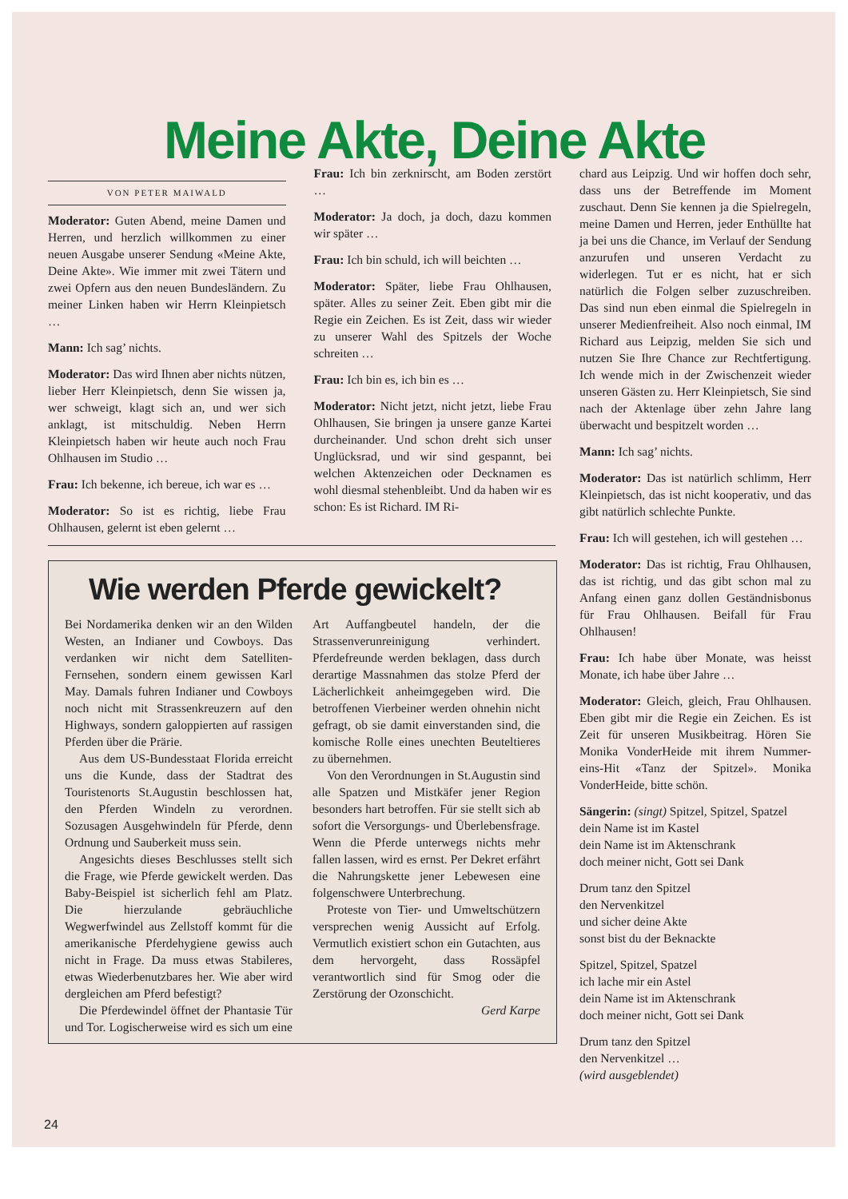Meine Akte, Deine Akte
VON PETER MAIWALD
Moderator: Guten Abend, meine Damen und Herren, und herzlich willkommen zu einer neuen Ausgabe unserer Sendung «Meine Akte, Deine Akte». Wie immer mit zwei Tätern und zwei Opfern aus den neuen Bundesländern. Zu meiner Linken haben wir Herrn Kleinpietsch …
Mann: Ich sag’ nichts.
Moderator: Das wird Ihnen aber nichts nützen, lieber Herr Kleinpietsch, denn Sie wissen ja, wer schweigt, klagt sich an, und wer sich anklagt, ist mitschuldig. Neben Herrn Kleinpietsch haben wir heute auch noch Frau Ohlhausen im Studio …
Frau: Ich bekenne, ich bereue, ich war es …
Moderator: So ist es richtig, liebe Frau Ohlhausen, gelernt ist eben gelernt …
Frau: Ich bin zerknirscht, am Boden zerstört …
Moderator: Ja doch, ja doch, dazu kommen wir später …
Frau: Ich bin schuld, ich will beichten …
Moderator: Später, liebe Frau Ohlhausen, später. Alles zu seiner Zeit. Eben gibt mir die Regie ein Zeichen. Es ist Zeit, dass wir wieder zu unserer Wahl des Spitzels der Woche schreiten …
Frau: Ich bin es, ich bin es …
Moderator: Nicht jetzt, nicht jetzt, liebe Frau Ohlhausen, Sie bringen ja unsere ganze Kartei durcheinander. Und schon dreht sich unser Unglücksrad, und wir sind gespannt, bei welchen Aktenzeichen oder Decknamen es wohl diesmal stehenbleibt. Und da haben wir es schon: Es ist Richard. IM Ri-
Wie werden Pferde gewickelt?
Bei Nordamerika denken wir an den Wilden Westen, an Indianer und Cowboys. Das verdanken wir nicht dem Satelliten-Fernsehen, sondern einem gewissen Karl May. Damals fuhren Indianer und Cowboys noch nicht mit Strassenkreuzern auf den Highways, sondern galoppierten auf rassigen Pferden über die Prärie.
Aus dem US-Bundesstaat Florida erreicht uns die Kunde, dass der Stadtrat des Touristenorts St.Augustin beschlossen hat, den Pferden Windeln zu verordnen. Sozusagen Ausgehwindeln für Pferde, denn Ordnung und Sauberkeit muss sein.
Angesichts dieses Beschlusses stellt sich die Frage, wie Pferde gewickelt werden. Das Baby-Beispiel ist sicherlich fehl am Platz. Die hierzulande gebräuchliche Wegwerfwindel aus Zellstoff kommt für die amerikanische Pferdehygiene gewiss auch nicht in Frage. Da muss etwas Stabileres, etwas Wiederbenutzbares her. Wie aber wird dergleichen am Pferd befestigt?
Die Pferdewindel öffnet der Phantasie Tür und Tor. Logischerweise wird es sich um eine Art Auffangbeutel handeln, der die Strassenverunreinigung verhindert. Pferdefreunde werden beklagen, dass durch derartige Massnahmen das stolze Pferd der Lächerlichkeit anheimgegeben wird. Die betroffenen Vierbeiner werden ohnehin nicht gefragt, ob sie damit einverstanden sind, die komische Rolle eines unechten Beuteltieres zu übernehmen.
Von den Verordnungen in St.Augustin sind alle Spatzen und Mistkäfer jener Region besonders hart betroffen. Für sie stellt sich ab sofort die Versorgungs- und Überlebensfrage. Wenn die Pferde unterwegs nichts mehr fallen lassen, wird es ernst. Per Dekret erfährt die Nahrungskette jener Lebewesen eine folgenschwere Unterbrechung.
Proteste von Tier- und Umweltschützern versprechen wenig Aussicht auf Erfolg. Vermutlich existiert schon ein Gutachten, aus dem hervorgeht, dass Rossäpfel verantwortlich sind für Smog oder die Zerstörung der Ozonschicht.
Gerd Karpe
chard aus Leipzig. Und wir hoffen doch sehr, dass uns der Betreffende im Moment zuschaut. Denn Sie kennen ja die Spielregeln, meine Damen und Herren, jeder Enthüllte hat ja bei uns die Chance, im Verlauf der Sendung anzurufen und unseren Verdacht zu widerlegen. Tut er es nicht, hat er sich natürlich die Folgen selber zuzuschreiben. Das sind nun eben einmal die Spielregeln in unserer Medienfreiheit. Also noch einmal, IM Richard aus Leipzig, melden Sie sich und nutzen Sie Ihre Chance zur Rechtfertigung. Ich wende mich in der Zwischenzeit wieder unseren Gästen zu. Herr Kleinpietsch, Sie sind nach der Aktenlage über zehn Jahre lang überwacht und bespitzelt worden …
Mann: Ich sag’ nichts.
Moderator: Das ist natürlich schlimm, Herr Kleinpietsch, das ist nicht kooperativ, und das gibt natürlich schlechte Punkte.
Frau: Ich will gestehen, ich will gestehen …
Moderator: Das ist richtig, Frau Ohlhausen, das ist richtig, und das gibt schon mal zu Anfang einen ganz dollen Geständnisbonus für Frau Ohlhausen. Beifall für Frau Ohlhausen!
Frau: Ich habe über Monate, was heisst Monate, ich habe über Jahre …
Moderator: Gleich, gleich, Frau Ohlhausen. Eben gibt mir die Regie ein Zeichen. Es ist Zeit für unseren Musikbeitrag. Hören Sie Monika VonderHeide mit ihrem Nummer-eins-Hit «Tanz der Spitzel». Monika VonderHeide, bitte schön.
Sängerin: (singt) Spitzel, Spitzel, Spatzel
dein Name ist im Kastel
dein Name ist im Aktenschrank
doch meiner nicht, Gott sei Dank
Drum tanz den Spitzel
den Nervenkitzel
und sicher deine Akte
sonst bist du der Beknackte
Spitzel, Spitzel, Spatzel
ich lache mir ein Astel
dein Name ist im Aktenschrank
doch meiner nicht, Gott sei Dank
Drum tanz den Spitzel
den Nervenkitzel …
(wird ausgeblendet)
24